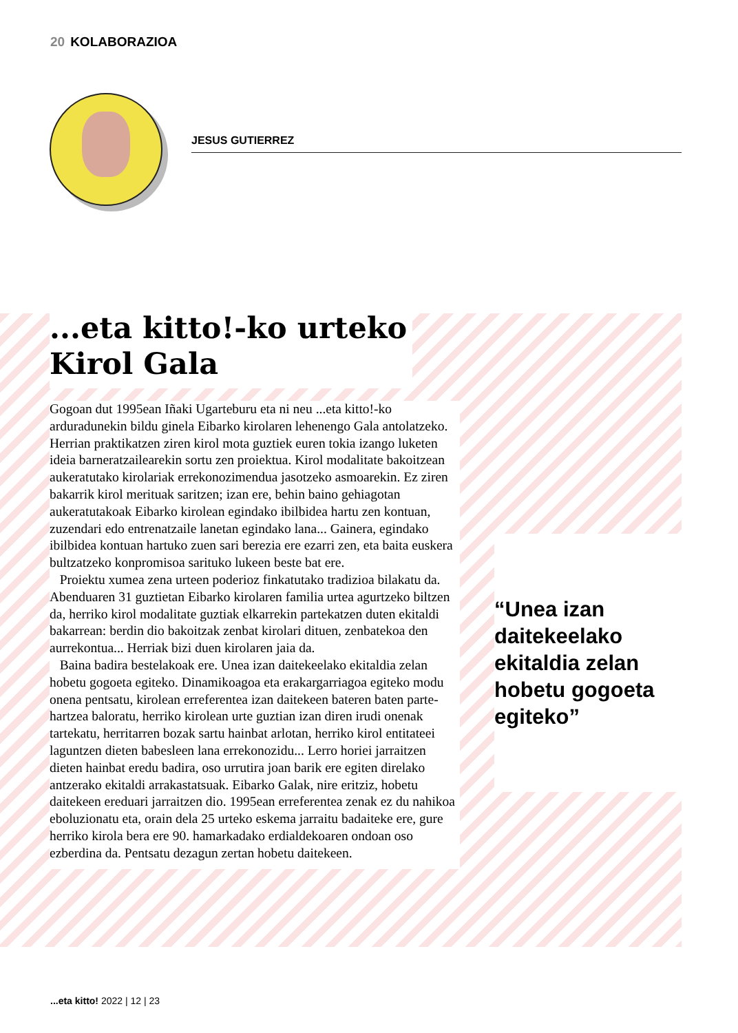20 KOLABORAZIOA
JESUS GUTIERREZ
...eta kitto!-ko urteko
Kirol Gala
Gogoan dut 1995ean Iñaki Ugarteburu eta ni neu ...eta kitto!-ko arduradunekin bildu ginela Eibarko kirolaren lehenengo Gala antolatzeko. Herrian praktikatzen ziren kirol mota guztiek euren tokia izango luketen ideia barneratzailearekin sortu zen proiektua. Kirol modalitate bakoitzean aukeratutako kirolariak errekonozimendua jasotzeko asmoarekin. Ez ziren bakarrik kirol merituak saritzen; izan ere, behin baino gehiagotan aukeratutakoak Eibarko kirolean egindako ibilbidea hartu zen kontuan, zuzendari edo entrenatzaile lanetan egindako lana... Gainera, egindako ibilbidea kontuan hartuko zuen sari berezia ere ezarri zen, eta baita euskera bultzatzeko konpromisoa sarituko lukeen beste bat ere.
Proiektu xumea zena urteen poderioz finkatutako tradizioa bilakatu da. Abenduaren 31 guztietan Eibarko kirolaren familia urtea agurtzeko biltzen da, herriko kirol modalitate guztiak elkarrekin partekatzen duten ekitaldi bakarrean: berdin dio bakoitzak zenbat kirolari dituen, zenbatekoa den aurrekontua... Herriak bizi duen kirolaren jaia da.
Baina badira bestelakoak ere. Unea izan daitekeelako ekitaldia zelan hobetu gogoeta egiteko. Dinamikoagoa eta erakargarriagoa egiteko modu onena pentsatu, kirolean erreferentea izan daitekeen bateren baten parte-hartzea baloratu, herriko kirolean urte guztian izan diren irudi onenak tartekatu, herritarren bozak sartu hainbat arlotan, herriko kirol entitateei laguntzen dieten babesleen lana errekonozidu... Lerro horiei jarraitzen dieten hainbat eredu badira, oso urrutira joan barik ere egiten direlako antzerako ekitaldi arrakastatsuak. Eibarko Galak, nire eritziz, hobetu daitekeen ereduari jarraitzen dio. 1995ean erreferentea zenak ez du nahikoa eboluzionatu eta, orain dela 25 urteko eskema jarraitu badaiteke ere, gure herriko kirola bera ere 90. hamarkadako erdialdekoaren ondoan oso ezberdina da. Pentsatu dezagun zertan hobetu daitekeen.
“Unea izan daitekeelako ekitaldia zelan hobetu gogoeta egiteko”
...eta kitto! 2022 | 12 | 23